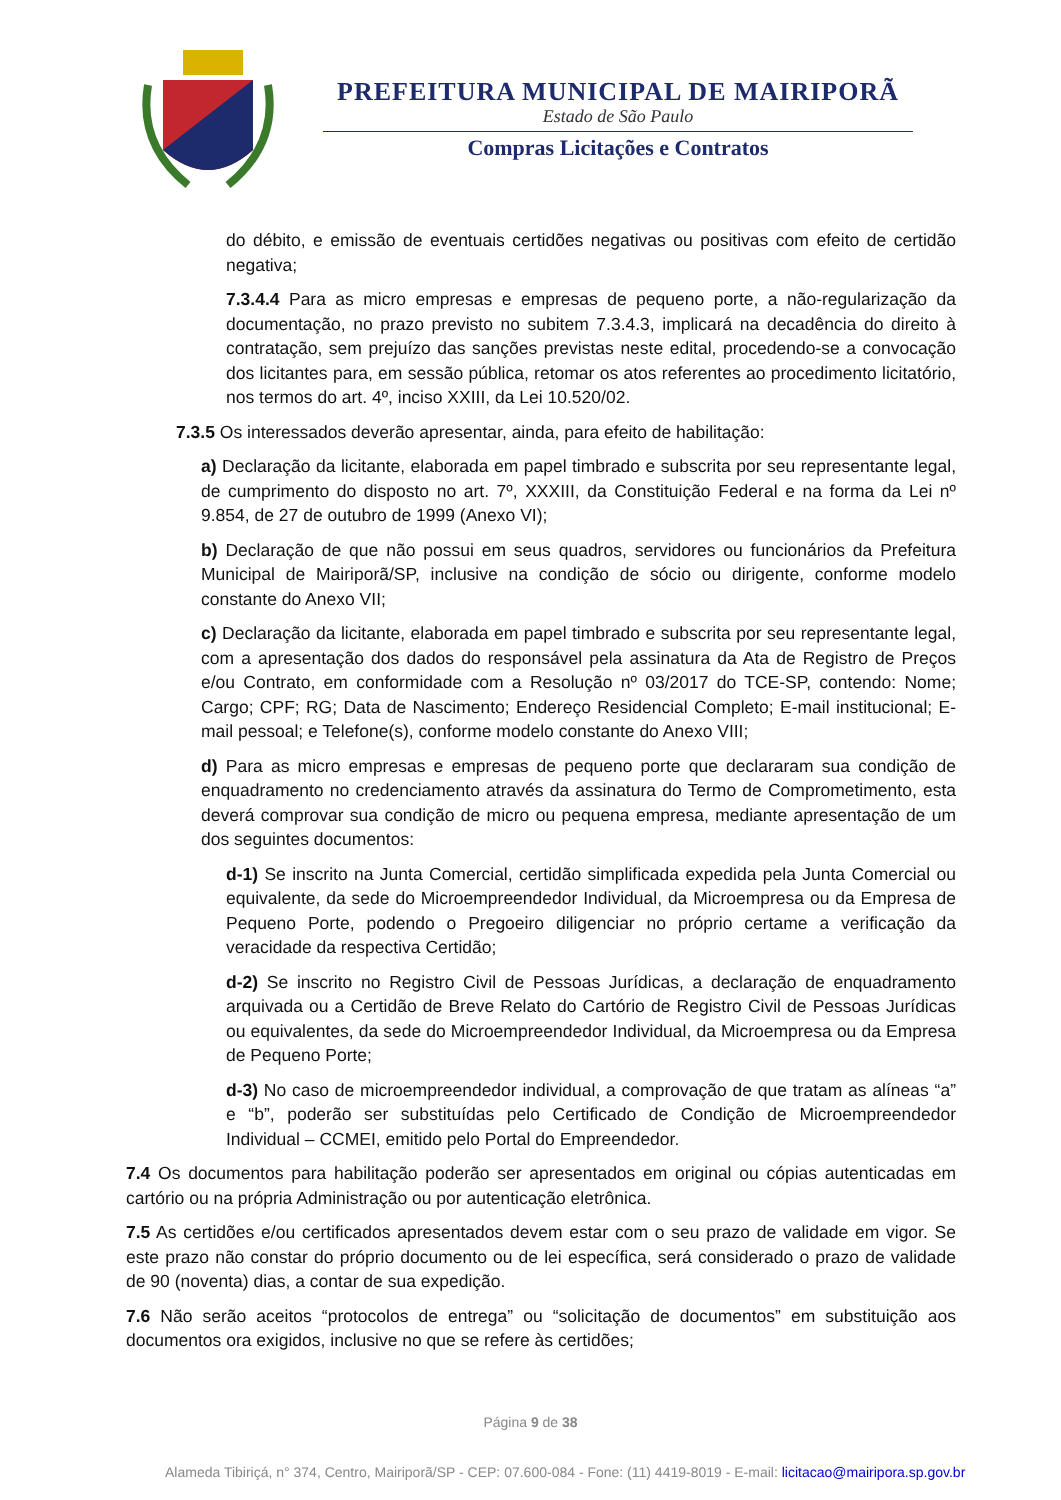PREFEITURA MUNICIPAL DE MAIRIPORÃ
Estado de São Paulo
Compras Licitações e Contratos
do débito, e emissão de eventuais certidões negativas ou positivas com efeito de certidão negativa;
7.3.4.4 Para as micro empresas e empresas de pequeno porte, a não-regularização da documentação, no prazo previsto no subitem 7.3.4.3, implicará na decadência do direito à contratação, sem prejuízo das sanções previstas neste edital, procedendo-se a convocação dos licitantes para, em sessão pública, retomar os atos referentes ao procedimento licitatório, nos termos do art. 4º, inciso XXIII, da Lei 10.520/02.
7.3.5 Os interessados deverão apresentar, ainda, para efeito de habilitação:
a) Declaração da licitante, elaborada em papel timbrado e subscrita por seu representante legal, de cumprimento do disposto no art. 7º, XXXIII, da Constituição Federal e na forma da Lei nº 9.854, de 27 de outubro de 1999 (Anexo VI);
b) Declaração de que não possui em seus quadros, servidores ou funcionários da Prefeitura Municipal de Mairiporã/SP, inclusive na condição de sócio ou dirigente, conforme modelo constante do Anexo VII;
c) Declaração da licitante, elaborada em papel timbrado e subscrita por seu representante legal, com a apresentação dos dados do responsável pela assinatura da Ata de Registro de Preços e/ou Contrato, em conformidade com a Resolução nº 03/2017 do TCE-SP, contendo: Nome; Cargo; CPF; RG; Data de Nascimento; Endereço Residencial Completo; E-mail institucional; E-mail pessoal; e Telefone(s), conforme modelo constante do Anexo VIII;
d) Para as micro empresas e empresas de pequeno porte que declararam sua condição de enquadramento no credenciamento através da assinatura do Termo de Comprometimento, esta deverá comprovar sua condição de micro ou pequena empresa, mediante apresentação de um dos seguintes documentos:
d-1) Se inscrito na Junta Comercial, certidão simplificada expedida pela Junta Comercial ou equivalente, da sede do Microempreendedor Individual, da Microempresa ou da Empresa de Pequeno Porte, podendo o Pregoeiro diligenciar no próprio certame a verificação da veracidade da respectiva Certidão;
d-2) Se inscrito no Registro Civil de Pessoas Jurídicas, a declaração de enquadramento arquivada ou a Certidão de Breve Relato do Cartório de Registro Civil de Pessoas Jurídicas ou equivalentes, da sede do Microempreendedor Individual, da Microempresa ou da Empresa de Pequeno Porte;
d-3) No caso de microempreendedor individual, a comprovação de que tratam as alíneas “a” e “b”, poderão ser substituídas pelo Certificado de Condição de Microempreendedor Individual – CCMEI, emitido pelo Portal do Empreendedor.
7.4 Os documentos para habilitação poderão ser apresentados em original ou cópias autenticadas em cartório ou na própria Administração ou por autenticação eletrônica.
7.5 As certidões e/ou certificados apresentados devem estar com o seu prazo de validade em vigor. Se este prazo não constar do próprio documento ou de lei específica, será considerado o prazo de validade de 90 (noventa) dias, a contar de sua expedição.
7.6 Não serão aceitos “protocolos de entrega” ou “solicitação de documentos” em substituição aos documentos ora exigidos, inclusive no que se refere às certidões;
Página 9 de 38
Alameda Tibiriçá, n° 374, Centro, Mairiporã/SP - CEP: 07.600-084 - Fone: (11) 4419-8019 - E-mail: licitacao@mairipora.sp.gov.br